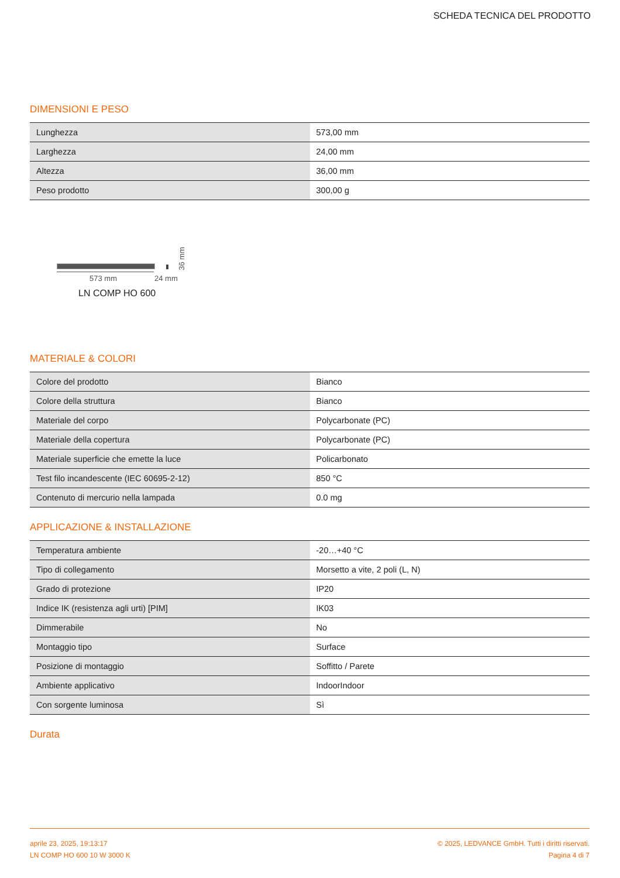SCHEDA TECNICA DEL PRODOTTO
DIMENSIONI E PESO
| Lunghezza | 573,00 mm |
| Larghezza | 24,00 mm |
| Altezza | 36,00 mm |
| Peso prodotto | 300,00 g |
36 mm
573 mm 24 mm
LN COMP HO 600
MATERIALE & COLORI
| Colore del prodotto | Bianco |
| Colore della struttura | Bianco |
| Materiale del corpo | Polycarbonate (PC) |
| Materiale della copertura | Polycarbonate (PC) |
| Materiale superficie che emette la luce | Policarbonato |
| Test filo incandescente (IEC 60695-2-12) | 850 °C |
| Contenuto di mercurio nella lampada | 0.0 mg |
APPLICAZIONE & INSTALLAZIONE
| Temperatura ambiente | -20…+40 °C |
| Tipo di collegamento | Morsetto a vite, 2 poli (L, N) |
| Grado di protezione | IP20 |
| Indice IK (resistenza agli urti) [PIM] | IK03 |
| Dimmerabile | No |
| Montaggio tipo | Surface |
| Posizione di montaggio | Soffitto / Parete |
| Ambiente applicativo | IndoorIndoor |
| Con sorgente luminosa | Sì |
Durata
aprile 23, 2025, 19:13:17 © 2025, LEDVANCE GmbH. Tutti i diritti riservati.
LN COMP HO 600 10 W 3000 K Pagina 4 di 7